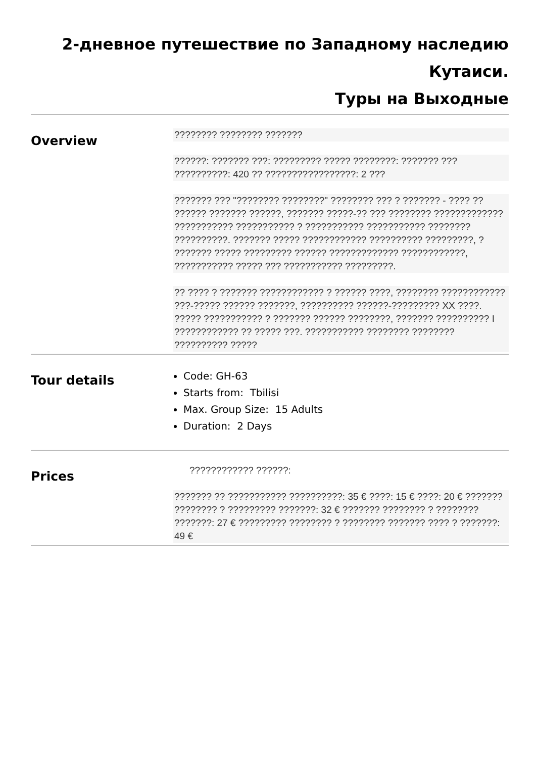2-дневное путешествие по Западному наследию Кутаиси.
Туры на Выходные
Overview
???????? ???????? ???????
??????: ??????? ???: ????????? ????? ????????: ??????? ??? ??????????: 420 ?? ?????????????????: 2 ???
??????? ??? "???????? ????????" ???????? ??? ? ??????? - ???? ?? ?????? ??????? ??????, ??????? ?????-?? ??? ???????? ????????????? ??????????? ??????????? ? ??????????? ??????????? ???????? ??????????. ??????? ????? ???????????? ?????????? ?????????, ? ??????? ????? ????????? ?????? ????????????? ????????????, ??????????? ????? ??? ??????????? ?????????.
?? ???? ? ??????? ???????????? ? ?????? ????, ???????? ???????????? ???-????? ?????? ???????, ?????????? ??????-????????? XX ????. ????? ??????????? ? ??????? ?????? ????????, ??????? ?????????? I ???????????? ?? ????? ???. ??????????? ???????? ???????? ?????????? ?????
Tour details
Code: GH-63
Starts from: Tbilisi
Max. Group Size: 15 Adults
Duration: 2 Days
Prices
???????????? ??????:
??????? ?? ??????????? ??????????: 35 € ????: 15 € ????: 20 € ??????? ???????? ? ????????? ???????: 32 € ??????? ???????? ? ???????? ???????: 27 € ????????? ???????? ? ???????? ??????? ???? ? ???????: 49 €